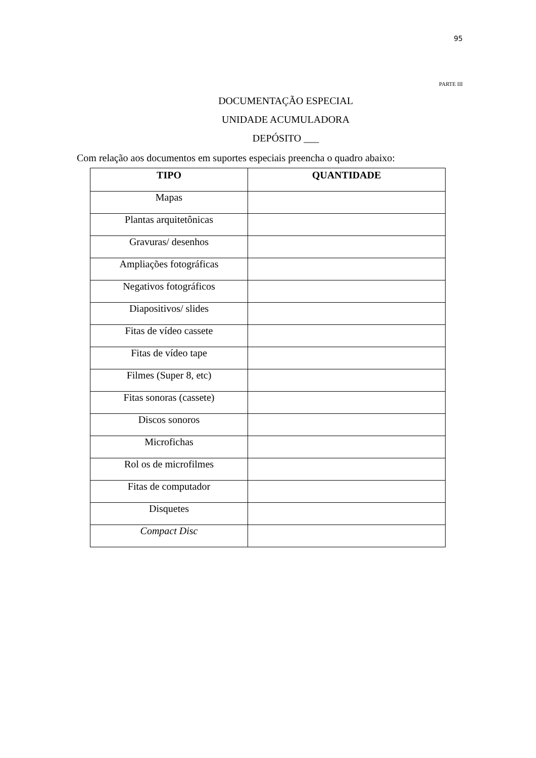95
PARTE III
DOCUMENTAÇÃO ESPECIAL
UNIDADE ACUMULADORA
DEPÓSITO ___
Com relação aos documentos em suportes especiais preencha o quadro abaixo:
| TIPO | QUANTIDADE |
| --- | --- |
| Mapas | |
| Plantas arquitetônicas | |
| Gravuras/ desenhos | |
| Ampliações fotográficas | |
| Negativos fotográficos | |
| Diapositivos/ slides | |
| Fitas de vídeo cassete | |
| Fitas de vídeo tape | |
| Filmes (Super 8, etc) | |
| Fitas sonoras (cassete) | |
| Discos sonoros | |
| Microfichas | |
| Rol os de microfilmes | |
| Fitas de computador | |
| Disquetes | |
| Compact Disc | |